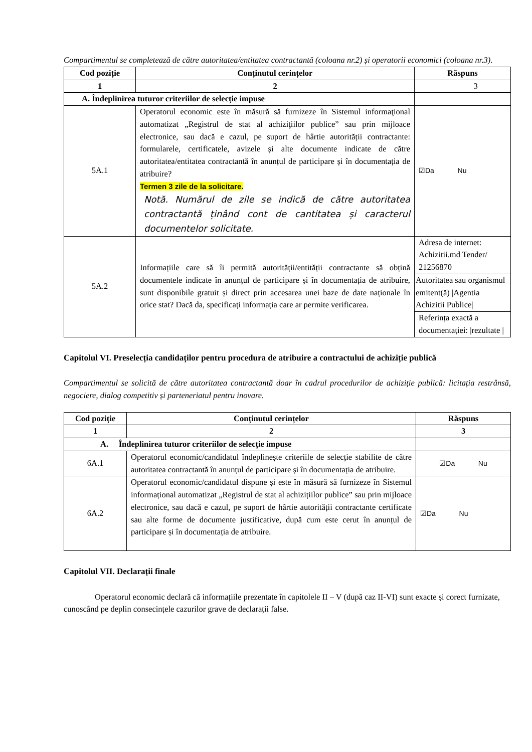Compartimentul se completează de către autoritatea/entitatea contractantă (coloana nr.2) și operatorii economici (coloana nr.3).
| Cod poziție | Conținutul cerințelor | Răspuns |
| --- | --- | --- |
| 1 | 2 | 3 |
| A. Îndeplinirea tuturor criteriilor de selecție impuse | | |
| 5A.1 | Operatorul economic este în măsură să furnizeze în Sistemul informaţional automatizat „Registrul de stat al achiziţiilor publice” sau prin mijloace electronice, sau dacă e cazul, pe suport de hârtie autorității contractante: formularele, certificatele, avizele și alte documente indicate de către autoritatea/entitatea contractantă în anunțul de participare și în documentația de atribuire? Termen 3 zile de la solicitare. Notă. Numărul de zile se indică de către autoritatea contractantă ținând cont de cantitatea și caracterul documentelor solicitate. | ☑Da Nu |
| 5A.2 | Informațiile care să îi permită autorității/entității contractante să obțină documentele indicate în anunțul de participare și în documentația de atribuire, sunt disponibile gratuit și direct prin accesarea unei baze de date naționale în orice stat? Dacă da, specificați informația care ar permite verificarea. | Adresa de internet: Achizitii.md Tender/ 21256870 |
| | | Autoritatea sau organismul emitent(ă) /Agentia Achizitii Publice/ |
| | | Referința exactă a documentației: /rezultate / |
Capitolul VI. Preselecția candidaților pentru procedura de atribuire a contractului de achiziție publică
Compartimentul se solicită de către autoritatea contractantă doar în cadrul procedurilor de achiziție publică: licitația restrânsă, negociere, dialog competitiv și parteneriatul pentru inovare.
| Cod poziție | Conținutul cerințelor | Răspuns |
| --- | --- | --- |
| 1 | 2 | 3 |
| A. Îndeplinirea tuturor criteriilor de selecție impuse | | |
| 6A.1 | Operatorul economic/candidatul îndeplinește criteriile de selecție stabilite de către autoritatea contractantă în anunțul de participare și în documentația de atribuire. | ☑Da Nu |
| 6A.2 | Operatorul economic/candidatul dispune și este în măsură să furnizeze în Sistemul informațional automatizat „Registrul de stat al achizițiilor publice” sau prin mijloace electronice, sau dacă e cazul, pe suport de hârtie autorității contractante certificate sau alte forme de documente justificative, după cum este cerut în anunțul de participare și în documentația de atribuire. | ☑Da Nu |
Capitolul VII. Declarații finale
Operatorul economic declară că informațiile prezentate în capitolele II – V (după caz II-VI) sunt exacte și corect furnizate, cunoscând pe deplin consecințele cazurilor grave de declarații false.